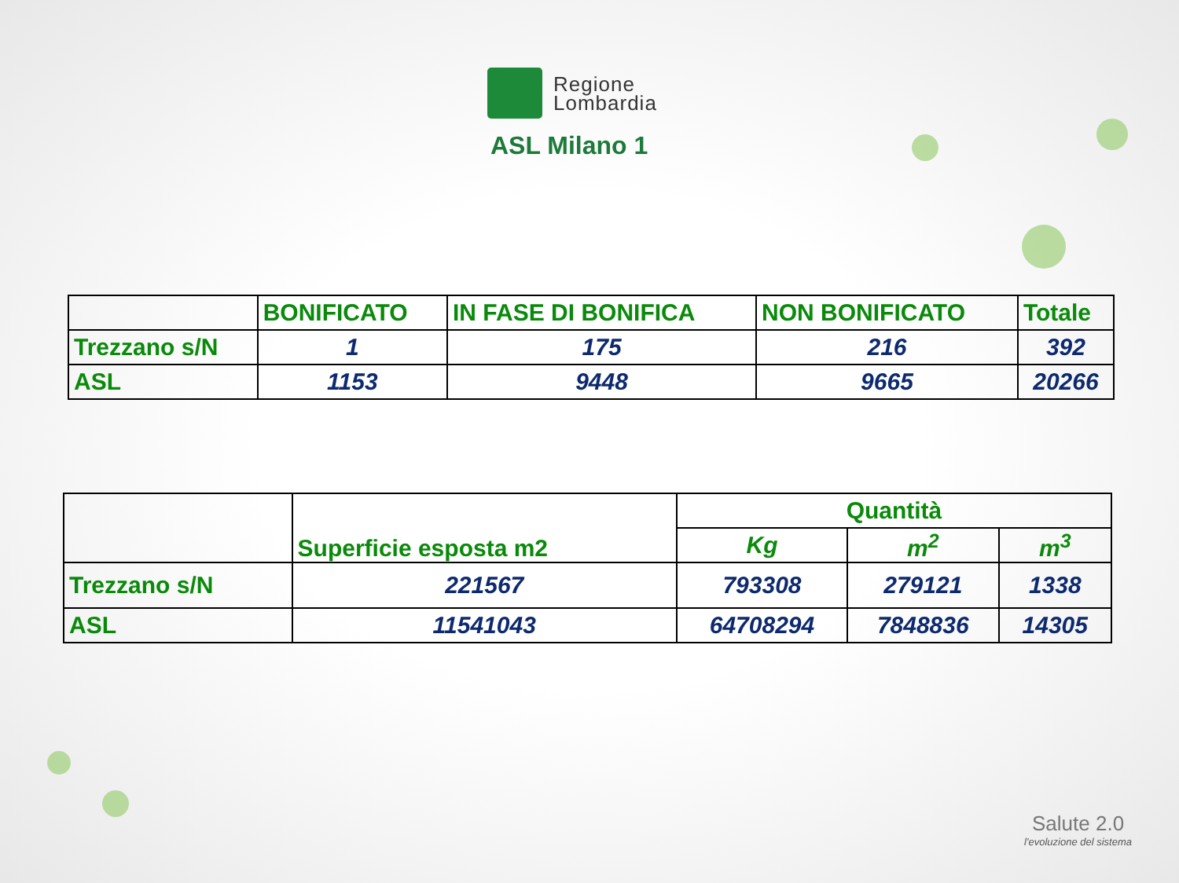Regione
Lombardia
ASL Milano 1
| | BONIFICATO | IN FASE DI BONIFICA | NON BONIFICATO | Totale |
| --- | --- | --- | --- | --- |
| Trezzano s/N | 1 | 175 | 216 | 392 |
| ASL | 1153 | 9448 | 9665 | 20266 |
| | Superficie esposta m2 | Quantità | | |
| --- | --- | --- | --- | --- |
| | | Kg | m<sup>2</sup> | m<sup>3</sup> |
| Trezzano s/N | 221567 | 793308 | 279121 | 1338 |
| ASL | 11541043 | 64708294 | 7848836 | 14305 |
Salute 2.0
l'evoluzione del sistema